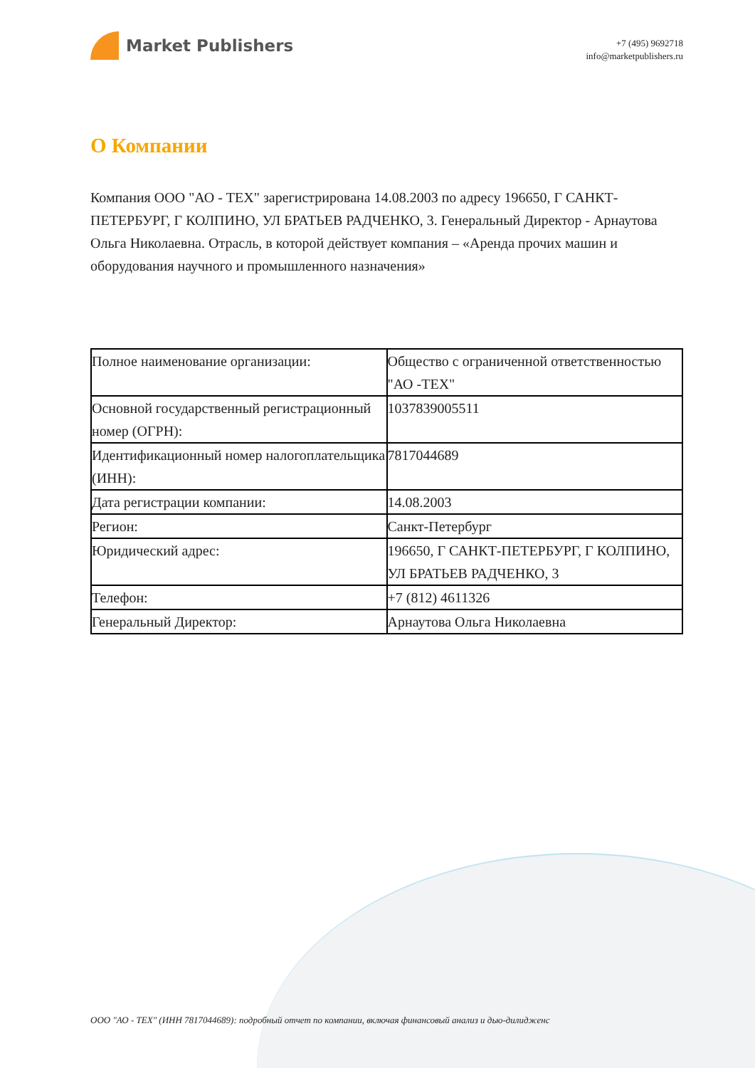Market Publishers
+7 (495) 9692718
info@marketpublishers.ru
О Компании
Компания ООО "АО - ТЕХ" зарегистрирована 14.08.2003 по адресу 196650, Г САНКТ-ПЕТЕРБУРГ, Г КОЛПИНО, УЛ БРАТЬЕВ РАДЧЕНКО, 3. Генеральный Директор - Арнаутова Ольга Николаевна. Отрасль, в которой действует компания – «Аренда прочих машин и оборудования научного и промышленного назначения»
| Полное наименование организации: | Общество с ограниченной ответственностью "АО -ТЕХ" |
| Основной государственный регистрационный номер (ОГРН): | 1037839005511 |
| Идентификационный номер налогоплательщика (ИНН): | 7817044689 |
| Дата регистрации компании: | 14.08.2003 |
| Регион: | Санкт-Петербург |
| Юридический адрес: | 196650, Г САНКТ-ПЕТЕРБУРГ, Г КОЛПИНО, УЛ БРАТЬЕВ РАДЧЕНКО, 3 |
| Телефон: | +7 (812) 4611326 |
| Генеральный Директор: | Арнаутова Ольга Николаевна |
ООО "АО - ТЕХ" (ИНН 7817044689): подробный отчет по компании, включая финансовый анализ и дью-дилидженс